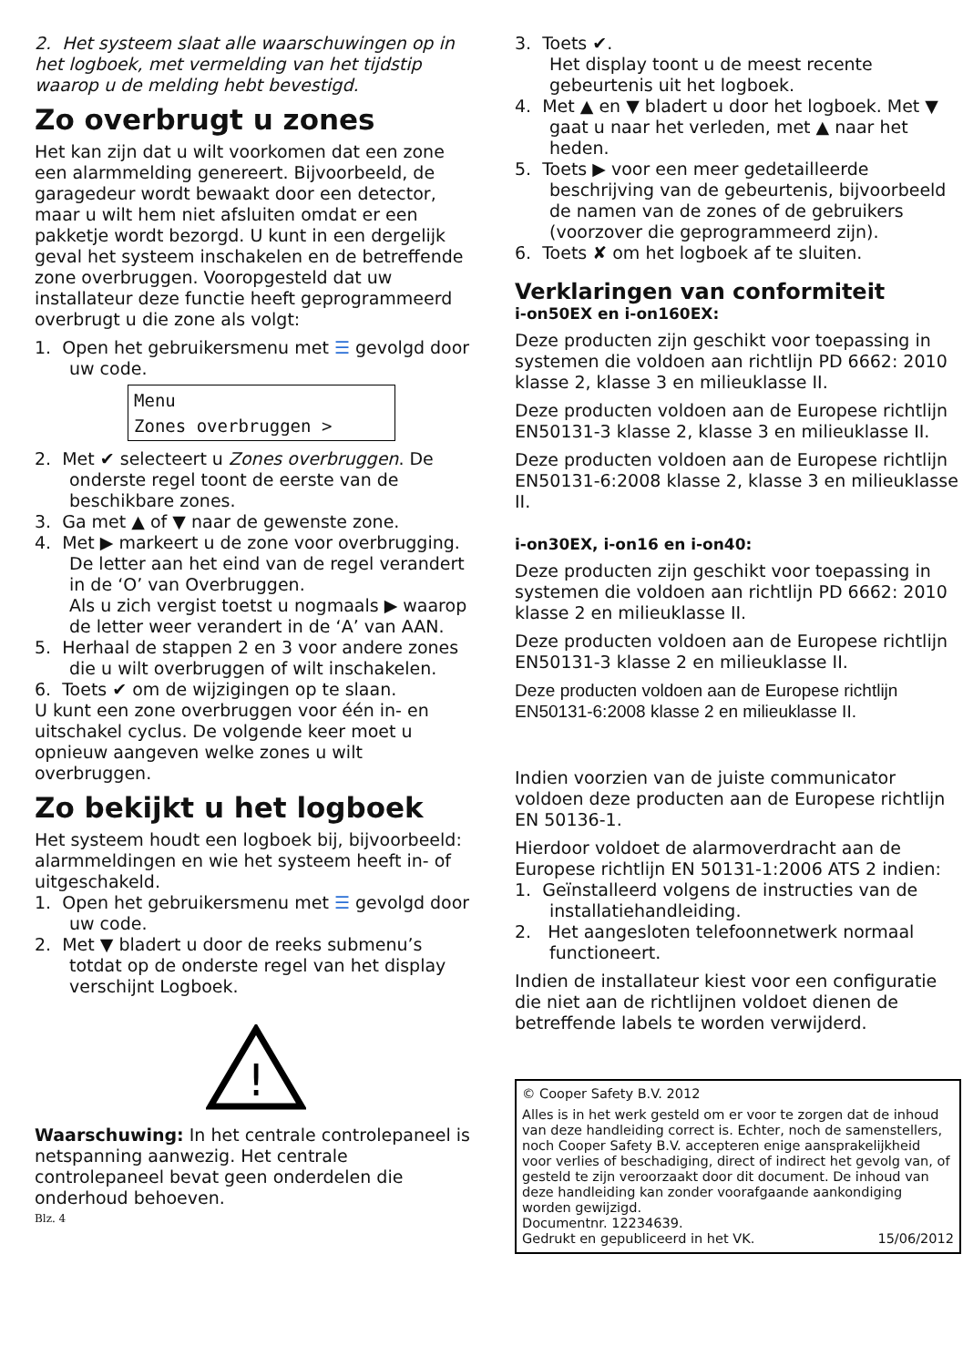2. Het systeem slaat alle waarschuwingen op in het logboek, met vermelding van het tijdstip waarop u de melding hebt bevestigd.
Zo overbrugt u zones
Het kan zijn dat u wilt voorkomen dat een zone een alarmmelding genereert. Bijvoorbeeld, de garagedeur wordt bewaakt door een detector, maar u wilt hem niet afsluiten omdat er een pakketje wordt bezorgd. U kunt in een dergelijk geval het systeem inschakelen en de betreffende zone overbruggen. Vooropgesteld dat uw installateur deze functie heeft geprogrammeerd overbrugt u die zone als volgt:
1. Open het gebruikersmenu met ☰ gevolgd door uw code.
Menu
Zones overbruggen >
2. Met ✔ selecteert u Zones overbruggen. De onderste regel toont de eerste van de beschikbare zones.
3. Ga met ▲ of ▼ naar de gewenste zone.
4. Met ▶ markeert u de zone voor overbrugging.
De letter aan het eind van de regel verandert in de ‘O’ van Overbruggen.
Als u zich vergist toetst u nogmaals ▶ waarop de letter weer verandert in de ‘A’ van AAN.
5. Herhaal de stappen 2 en 3 voor andere zones die u wilt overbruggen of wilt inschakelen.
6. Toets ✔ om de wijzigingen op te slaan.
U kunt een zone overbruggen voor één in- en uitschakel cyclus. De volgende keer moet u opnieuw aangeven welke zones u wilt overbruggen.
Zo bekijkt u het logboek
Het systeem houdt een logboek bij, bijvoorbeeld: alarmmeldingen en wie het systeem heeft in- of uitgeschakeld.
1. Open het gebruikersmenu met ☰ gevolgd door uw code.
2. Met ▼ bladert u door de reeks submenu’s totdat op de onderste regel van het display verschijnt Logboek.
!
Waarschuwing: In het centrale controlepaneel is netspanning aanwezig. Het centrale controlepaneel bevat geen onderdelen die onderhoud behoeven.
Blz. 4
3. Toets ✔.
Het display toont u de meest recente gebeurtenis uit het logboek.
4. Met ▲ en ▼ bladert u door het logboek. Met ▼ gaat u naar het verleden, met ▲ naar het heden.
5. Toets ▶ voor een meer gedetailleerde beschrijving van de gebeurtenis, bijvoorbeeld de namen van de zones of de gebruikers (voorzover die geprogrammeerd zijn).
6. Toets ✘ om het logboek af te sluiten.
Verklaringen van conformiteit
i-on50EX en i-on160EX:
Deze producten zijn geschikt voor toepassing in systemen die voldoen aan richtlijn PD 6662: 2010 klasse 2, klasse 3 en milieuklasse II.
Deze producten voldoen aan de Europese richtlijn EN50131-3 klasse 2, klasse 3 en milieuklasse II.
Deze producten voldoen aan de Europese richtlijn EN50131-6:2008 klasse 2, klasse 3 en milieuklasse II.
i-on30EX, i-on16 en i-on40:
Deze producten zijn geschikt voor toepassing in systemen die voldoen aan richtlijn PD 6662: 2010 klasse 2 en milieuklasse II.
Deze producten voldoen aan de Europese richtlijn EN50131-3 klasse 2 en milieuklasse II.
Deze producten voldoen aan de Europese richtlijn EN50131-6:2008 klasse 2 en milieuklasse II.
Indien voorzien van de juiste communicator voldoen deze producten aan de Europese richtlijn EN 50136-1.
Hierdoor voldoet de alarmoverdracht aan de Europese richtlijn EN 50131-1:2006 ATS 2 indien:
1. Geïnstalleerd volgens de instructies van de installatiehandleiding.
2. Het aangesloten telefoonnetwerk normaal functioneert.
Indien de installateur kiest voor een configuratie die niet aan de richtlijnen voldoet dienen de betreffende labels te worden verwijderd.
© Cooper Safety B.V. 2012
Alles is in het werk gesteld om er voor te zorgen dat de inhoud van deze handleiding correct is. Echter, noch de samenstellers, noch Cooper Safety B.V. accepteren enige aansprakelijkheid voor verlies of beschadiging, direct of indirect het gevolg van, of gesteld te zijn veroorzaakt door dit document. De inhoud van deze handleiding kan zonder voorafgaande aankondiging worden gewijzigd.
Documentnr. 12234639.
Gedrukt en gepubliceerd in het VK. 15/06/2012